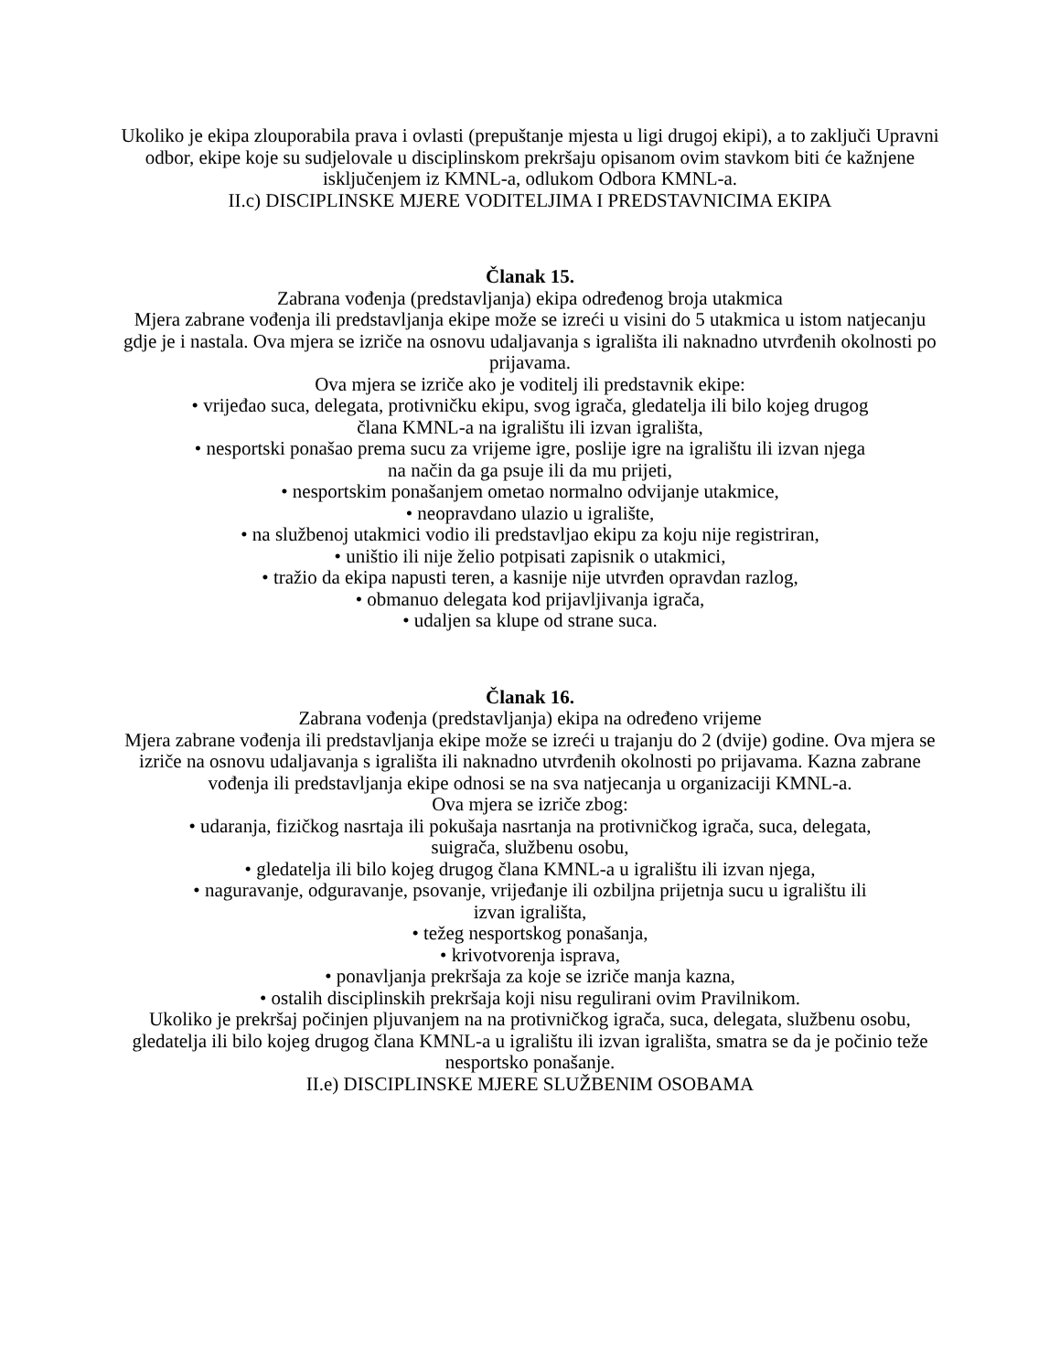Ukoliko je ekipa zlouporabila prava i ovlasti (prepuštanje mjesta u ligi drugoj ekipi), a to zaključi Upravni odbor, ekipe koje su sudjelovale u disciplinskom prekršaju opisanom ovim stavkom biti će kažnjene isključenjem iz KMNL-a, odlukom Odbora KMNL-a.
II.c) DISCIPLINSKE MJERE VODITELJIMA I PREDSTAVNICIMA EKIPA
Članak 15.
Zabrana vođenja (predstavljanja) ekipa određenog broja utakmica
Mjera zabrane vođenja ili predstavljanja ekipe može se izreći u visini do 5 utakmica u istom natjecanju gdje je i nastala. Ova mjera se izriče na osnovu udaljavanja s igrališta ili naknadno utvrđenih okolnosti po prijavama.
Ova mjera se izriče ako je voditelj ili predstavnik ekipe:
• vrijeđao suca, delegata, protivničku ekipu, svog igrača, gledatelja ili bilo kojeg drugog
člana KMNL-a na igralištu ili izvan igrališta,
• nesportski ponašao prema sucu za vrijeme igre, poslije igre na igralištu ili izvan njega
na način da ga psuje ili da mu prijeti,
• nesportskim ponašanjem ometao normalno odvijanje utakmice,
• neopravdano ulazio u igralište,
• na službenoj utakmici vodio ili predstavljao ekipu za koju nije registriran,
• uništio ili nije želio potpisati zapisnik o utakmici,
• tražio da ekipa napusti teren, a kasnije nije utvrđen opravdan razlog,
• obmanuo delegata kod prijavljivanja igrača,
• udaljen sa klupe od strane suca.
Članak 16.
Zabrana vođenja (predstavljanja) ekipa na određeno vrijeme
Mjera zabrane vođenja ili predstavljanja ekipe može se izreći u trajanju do 2 (dvije) godine. Ova mjera se izriče na osnovu udaljavanja s igrališta ili naknadno utvrđenih okolnosti po prijavama. Kazna zabrane vođenja ili predstavljanja ekipe odnosi se na sva natjecanja u organizaciji KMNL-a.
Ova mjera se izriče zbog:
• udaranja, fizičkog nasrtaja ili pokušaja nasrtanja na protivničkog igrača, suca, delegata,
suigrača, službenu osobu,
• gledatelja ili bilo kojeg drugog člana KMNL-a u igralištu ili izvan njega,
• naguravanje, odguravanje, psovanje, vrijeđanje ili ozbiljna prijetnja sucu u igralištu ili
izvan igrališta,
• težeg nesportskog ponašanja,
• krivotvorenja isprava,
• ponavljanja prekršaja za koje se izriče manja kazna,
• ostalih disciplinskih prekršaja koji nisu regulirani ovim Pravilnikom.
Ukoliko je prekršaj počinjen pljuvanjem na na protivničkog igrača, suca, delegata, službenu osobu, gledatelja ili bilo kojeg drugog člana KMNL-a u igralištu ili izvan igrališta, smatra se da je počinio teže nesportsko ponašanje.
II.e) DISCIPLINSKE MJERE SLUŽBENIM OSOBAMA